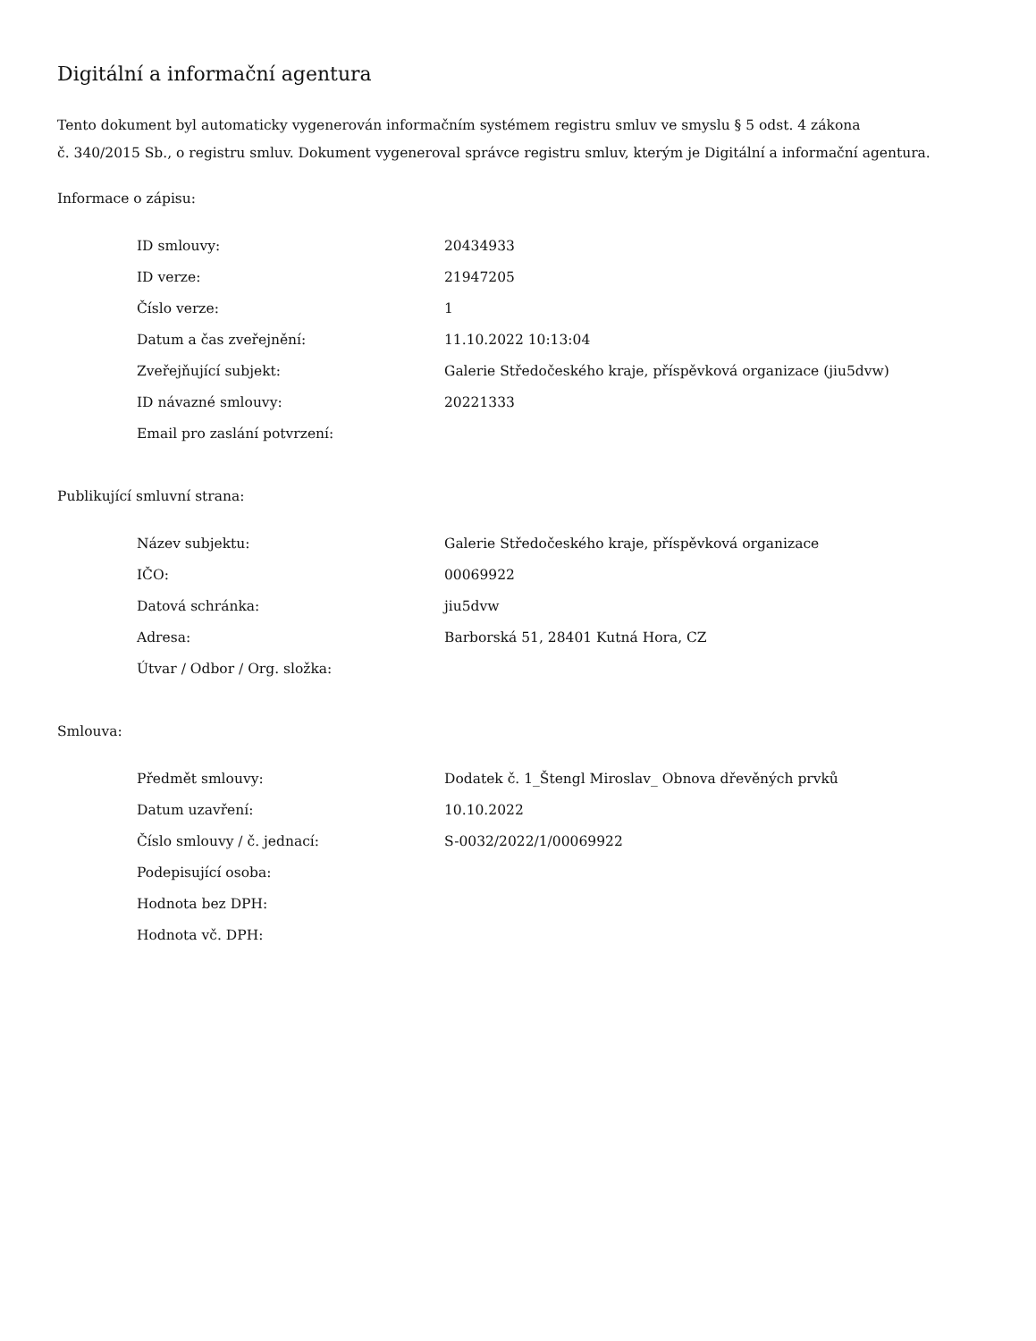Digitální a informační agentura
Tento dokument byl automaticky vygenerován informačním systémem registru smluv ve smyslu § 5 odst. 4 zákona
č. 340/2015 Sb., o registru smluv. Dokument vygeneroval správce registru smluv, kterým je Digitální a informační agentura.
Informace o zápisu:
| ID smlouvy: | 20434933 |
| ID verze: | 21947205 |
| Číslo verze: | 1 |
| Datum a čas zveřejnění: | 11.10.2022 10:13:04 |
| Zveřejňující subjekt: | Galerie Středočeského kraje, příspěvková organizace (jiu5dvw) |
| ID návazné smlouvy: | 20221333 |
| Email pro zaslání potvrzení: | |
Publikující smluvní strana:
| Název subjektu: | Galerie Středočeského kraje, příspěvková organizace |
| IČO: | 00069922 |
| Datová schránka: | jiu5dvw |
| Adresa: | Barborská 51, 28401 Kutná Hora, CZ |
| Útvar / Odbor / Org. složka: | |
Smlouva:
| Předmět smlouvy: | Dodatek č. 1_Štengl Miroslav_ Obnova dřevěných prvků |
| Datum uzavření: | 10.10.2022 |
| Číslo smlouvy / č. jednací: | S-0032/2022/1/00069922 |
| Podepisující osoba: | |
| Hodnota bez DPH: | |
| Hodnota vč. DPH: | |